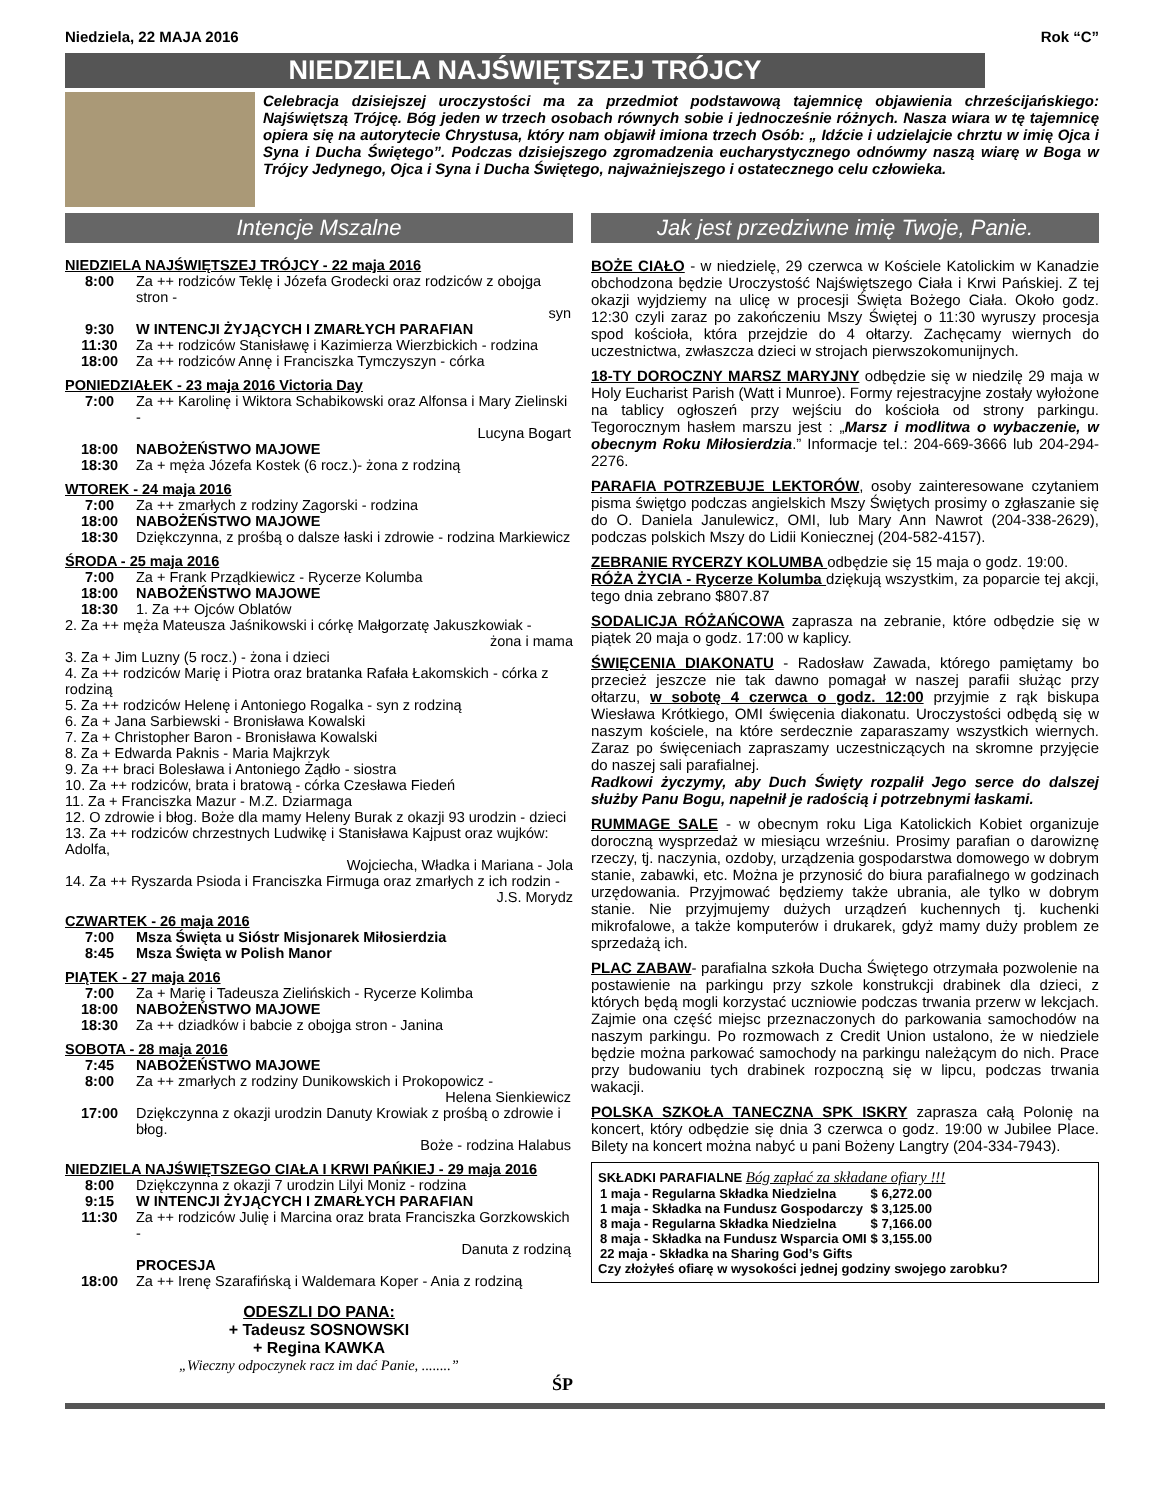Niedziela, 22 MAJA 2016 Rok “C”
NIEDZIELA NAJŚWIĘTSZEJ TRÓJCY
Celebracja dzisiejszej uroczystości ma za przedmiot podstawową tajemnicę objawienia chrześcijańskiego: Najświętszą Trójcę. Bóg jeden w trzech osobach równych sobie i jednocześnie różnych. Nasza wiara w tę tajemnicę opiera się na autorytecie Chrystusa, który nam objawił imiona trzech Osób: „ Idźcie i udzielajcie chrztu w imię Ojca i Syna i Ducha Świętego”. Podczas dzisiejszego zgromadzenia eucharystycznego odnówmy naszą wiarę w Boga w Trójcy Jedynego, Ojca i Syna i Ducha Świętego, najważniejszego i ostatecznego celu człowieka.
Intencje Mszalne
NIEDZIELA NAJŚWIĘTSZEJ TRÓJCY - 22 maja 2016
| 8:00 | Za ++ rodziców Teklę i Józefa Grodecki oraz rodziców z obojga stron - syn |
| 9:30 | W INTENCJI ŻYJĄCYCH I ZMARŁYCH PARAFIAN |
| 11:30 | Za ++ rodziców Stanisławę i Kazimierza Wierzbickich - rodzina |
| 18:00 | Za ++ rodziców Annę i Franciszka Tymczyszyn - córka |
PONIEDZIAŁEK - 23 maja 2016 Victoria Day
| 7:00 | Za ++ Karolinę i Wiktora Schabikowski oraz Alfonsa i Mary Zielinski - Lucyna Bogart |
| 18:00 | NABOŻEŃSTWO MAJOWE |
| 18:30 | Za + męża Józefa Kostek (6 rocz.)- żona z rodziną |
WTOREK - 24 maja 2016
| 7:00 | Za ++ zmarłych z rodziny Zagorski - rodzina |
| 18:00 | NABOŻEŃSTWO MAJOWE |
| 18:30 | Dziękczynna, z prośbą o dalsze łaski i zdrowie - rodzina Markiewicz |
ŚRODA - 25 maja 2016
| 7:00 | Za + Frank Prządkiewicz - Rycerze Kolumba |
| 18:00 | NABOŻEŃSTWO MAJOWE |
| 18:30 | 1. Za ++ Ojców Oblatów |
2. Za ++ męża Mateusza Jaśnikowski i córkę Małgorzatę Jakuszkowiak -
żona i mama
3. Za + Jim Luzny (5 rocz.) - żona i dzieci
4. Za ++ rodziców Marię i Piotra oraz bratanka Rafała Łakomskich - córka z rodziną
5. Za ++ rodziców Helenę i Antoniego Rogalka - syn z rodziną
6. Za + Jana Sarbiewski - Bronisława Kowalski
7. Za + Christopher Baron - Bronisława Kowalski
8. Za + Edwarda Paknis - Maria Majkrzyk
9. Za ++ braci Bolesława i Antoniego Żądło - siostra
10. Za ++ rodziców, brata i bratową - córka Czesława Fiedeń
11. Za + Franciszka Mazur - M.Z. Dziarmaga
12. O zdrowie i błog. Boże dla mamy Heleny Burak z okazji 93 urodzin - dzieci
13. Za ++ rodziców chrzestnych Ludwikę i Stanisława Kajpust oraz wujków: Adolfa,
Wojciecha, Władka i Mariana - Jola
14. Za ++ Ryszarda Psioda i Franciszka Firmuga oraz zmarłych z ich rodzin -
J.S. Morydz
CZWARTEK - 26 maja 2016
| 7:00 | Msza Święta u Sióstr Misjonarek Miłosierdzia |
| 8:45 | Msza Święta w Polish Manor |
PIĄTEK - 27 maja 2016
| 7:00 | Za + Marię i Tadeusza Zielińskich - Rycerze Kolimba |
| 18:00 | NABOŻEŃSTWO MAJOWE |
| 18:30 | Za ++ dziadków i babcie z obojga stron - Janina |
SOBOTA - 28 maja 2016
| 7:45 | NABOŻEŃSTWO MAJOWE |
| 8:00 | Za ++ zmarłych z rodziny Dunikowskich i Prokopowicz - Helena Sienkiewicz |
| 17:00 | Dziękczynna z okazji urodzin Danuty Krowiak z prośbą o zdrowie i błog. Boże - rodzina Halabus |
NIEDZIELA NAJŚWIĘTSZEGO CIAŁA I KRWI PAŃKIEJ - 29 maja 2016
| 8:00 | Dziękczynna z okazji 7 urodzin Lilyi Moniz - rodzina |
| 9:15 | W INTENCJI ŻYJĄCYCH I ZMARŁYCH PARAFIAN |
| 11:30 | Za ++ rodziców Julię i Marcina oraz brata Franciszka Gorzkowskich - Danuta z rodziną |
| | PROCESJA |
| 18:00 | Za ++ Irenę Szarafińską i Waldemara Koper - Ania z rodziną |
ODESZLI DO PANA:
+ Tadeusz SOSNOWSKI
+ Regina KAWKA
„Wieczny odpoczynek racz im dać Panie, ........”
ŚP
Jak jest przedziwne imię Twoje, Panie.
BOŻE CIAŁO - w niedzielę, 29 czerwca w Kościele Katolickim w Kanadzie obchodzona będzie Uroczystość Najświętszego Ciała i Krwi Pańskiej. Z tej okazji wyjdziemy na ulicę w procesji Święta Bożego Ciała. Około godz. 12:30 czyli zaraz po zakończeniu Mszy Świętej o 11:30 wyruszy procesja spod kościoła, która przejdzie do 4 ołtarzy. Zachęcamy wiernych do uczestnictwa, zwłaszcza dzieci w strojach pierwszokomunijnych.
18-TY DOROCZNY MARSZ MARYJNY odbędzie się w niedzilę 29 maja w Holy Eucharist Parish (Watt i Munroe). Formy rejestracyjne zostały wyłożone na tablicy ogłoszeń przy wejściu do kościoła od strony parkingu. Tegorocznym hasłem marszu jest : „Marsz i modlitwa o wybaczenie, w obecnym Roku Miłosierdzia.” Informacje tel.: 204-669-3666 lub 204-294-2276.
PARAFIA POTRZEBUJE LEKTORÓW, osoby zainteresowane czytaniem pisma świętgo podczas angielskich Mszy Świętych prosimy o zgłaszanie się do O. Daniela Janulewicz, OMI, lub Mary Ann Nawrot (204-338-2629), podczas polskich Mszy do Lidii Koniecznej (204-582-4157).
ZEBRANIE RYCERZY KOLUMBA odbędzie się 15 maja o godz. 19:00.
RÓŻA ŻYCIA - Rycerze Kolumba dziękują wszystkim, za poparcie tej akcji, tego dnia zebrano $807.87
SODALICJA RÓŻAŃCOWA zaprasza na zebranie, które odbędzie się w piątek 20 maja o godz. 17:00 w kaplicy.
ŚWIĘCENIA DIAKONATU - Radosław Zawada, którego pamiętamy bo przecież jeszcze nie tak dawno pomagał w naszej parafii służąc przy ołtarzu, w sobotę 4 czerwca o godz. 12:00 przyjmie z rąk biskupa Wiesława Krótkiego, OMI święcenia diakonatu. Uroczystości odbędą się w naszym kościele, na które serdecznie zaparaszamy wszystkich wiernych. Zaraz po święceniach zapraszamy uczestniczących na skromne przyjęcie do naszej sali parafialnej.
Radkowi życzymy, aby Duch Święty rozpalił Jego serce do dalszej służby Panu Bogu, napełnił je radością i potrzebnymi łaskami.
RUMMAGE SALE - w obecnym roku Liga Katolickich Kobiet organizuje doroczną wysprzedaż w miesiącu wrześniu. Prosimy parafian o darowiznę rzeczy, tj. naczynia, ozdoby, urządzenia gospodarstwa domowego w dobrym stanie, zabawki, etc. Można je przynosić do biura parafialnego w godzinach urzędowania. Przyjmować będziemy także ubrania, ale tylko w dobrym stanie. Nie przyjmujemy dużych urządzeń kuchennych tj. kuchenki mikrofalowe, a także komputerów i drukarek, gdyż mamy duży problem ze sprzedażą ich.
PLAC ZABAW- parafialna szkoła Ducha Świętego otrzymała pozwolenie na postawienie na parkingu przy szkole konstrukcji drabinek dla dzieci, z których będą mogli korzystać uczniowie podczas trwania przerw w lekcjach. Zajmie ona część miejsc przeznaczonych do parkowania samochodów na naszym parkingu. Po rozmowach z Credit Union ustalono, że w niedziele będzie można parkować samochody na parkingu należącym do nich. Prace przy budowaniu tych drabinek rozpoczną się w lipcu, podczas trwania wakacji.
POLSKA SZKOŁA TANECZNA SPK ISKRY zaprasza całą Polonię na koncert, który odbędzie się dnia 3 czerwca o godz. 19:00 w Jubilee Place. Bilety na koncert można nabyć u pani Bożeny Langtry (204-334-7943).
SKŁADKI PARAFIALNE Bóg zapłać za składane ofiary !!!
| 1 maja - Regularna Składka Niedzielna | $ 6,272.00 |
| 1 maja - Składka na Fundusz Gospodarczy | $ 3,125.00 |
| 8 maja - Regularna Składka Niedzielna | $ 7,166.00 |
| 8 maja - Składka na Fundusz Wsparcia OMI | $ 3,155.00 |
| 22 maja - Składka na Sharing God’s Gifts | |
Czy złożyłeś ofiarę w wysokości jednej godziny swojego zarobku?